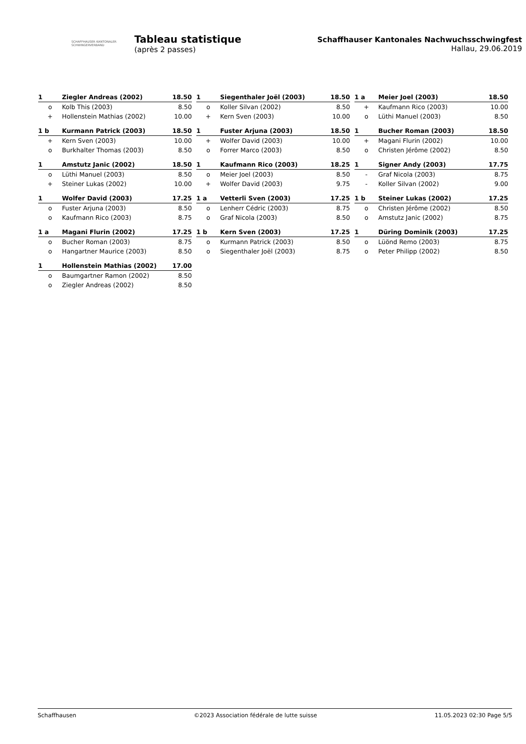SCHAFFHAUSER KANTONALER
SCHWINGERVERBAND
Tableau statistique
(après 2 passes)
Schaffhauser Kantonales Nachwuchsschwingfest
Hallau, 29.06.2019
| 1 | Ziegler Andreas (2002) | 18.50 |
| --- | --- | --- |
| o | Kolb This (2003) | 8.50 |
| + | Hollenstein Mathias (2002) | 10.00 |
| 1 b | Kurmann Patrick (2003) | 18.50 |
| --- | --- | --- |
| + | Kern Sven (2003) | 10.00 |
| o | Burkhalter Thomas (2003) | 8.50 |
| 1 | Amstutz Janic (2002) | 18.50 |
| --- | --- | --- |
| o | Lüthi Manuel (2003) | 8.50 |
| + | Steiner Lukas (2002) | 10.00 |
| 1 | Wolfer David (2003) | 17.25 |
| --- | --- | --- |
| o | Fuster Arjuna (2003) | 8.50 |
| o | Kaufmann Rico (2003) | 8.75 |
| 1 a | Magani Flurin (2002) | 17.25 |
| --- | --- | --- |
| o | Bucher Roman (2003) | 8.75 |
| o | Hangartner Maurice (2003) | 8.50 |
| 1 | Hollenstein Mathias (2002) | 17.00 |
| --- | --- | --- |
| o | Baumgartner Ramon (2002) | 8.50 |
| o | Ziegler Andreas (2002) | 8.50 |
| 1 | Siegenthaler Joël (2003) | 18.50 |
| --- | --- | --- |
| o | Koller Silvan (2002) | 8.50 |
| + | Kern Sven (2003) | 10.00 |
| 1 | Fuster Arjuna (2003) | 18.50 |
| --- | --- | --- |
| + | Wolfer David (2003) | 10.00 |
| o | Forrer Marco (2003) | 8.50 |
| 1 | Kaufmann Rico (2003) | 18.25 |
| --- | --- | --- |
| o | Meier Joel (2003) | 8.50 |
| + | Wolfer David (2003) | 9.75 |
| 1 a | Vetterli Sven (2003) | 17.25 |
| --- | --- | --- |
| o | Lenherr Cédric (2003) | 8.75 |
| o | Graf Nicola (2003) | 8.50 |
| 1 b | Kern Sven (2003) | 17.25 |
| --- | --- | --- |
| o | Kurmann Patrick (2003) | 8.50 |
| o | Siegenthaler Joël (2003) | 8.75 |
| 1 a | Meier Joel (2003) | 18.50 |
| --- | --- | --- |
| + | Kaufmann Rico (2003) | 10.00 |
| o | Lüthi Manuel (2003) | 8.50 |
| 1 | Bucher Roman (2003) | 18.50 |
| --- | --- | --- |
| + | Magani Flurin (2002) | 10.00 |
| o | Christen Jérôme (2002) | 8.50 |
| 1 | Signer Andy (2003) | 17.75 |
| --- | --- | --- |
| - | Graf Nicola (2003) | 8.75 |
| - | Koller Silvan (2002) | 9.00 |
| 1 b | Steiner Lukas (2002) | 17.25 |
| --- | --- | --- |
| o | Christen Jérôme (2002) | 8.50 |
| o | Amstutz Janic (2002) | 8.75 |
| 1 | Düring Dominik (2003) | 17.25 |
| --- | --- | --- |
| o | Lüönd Remo (2003) | 8.75 |
| o | Peter Philipp (2002) | 8.50 |
Schaffhausen ©2023 Association fédérale de lutte suisse 11.05.2023 02:30 Page 5/5